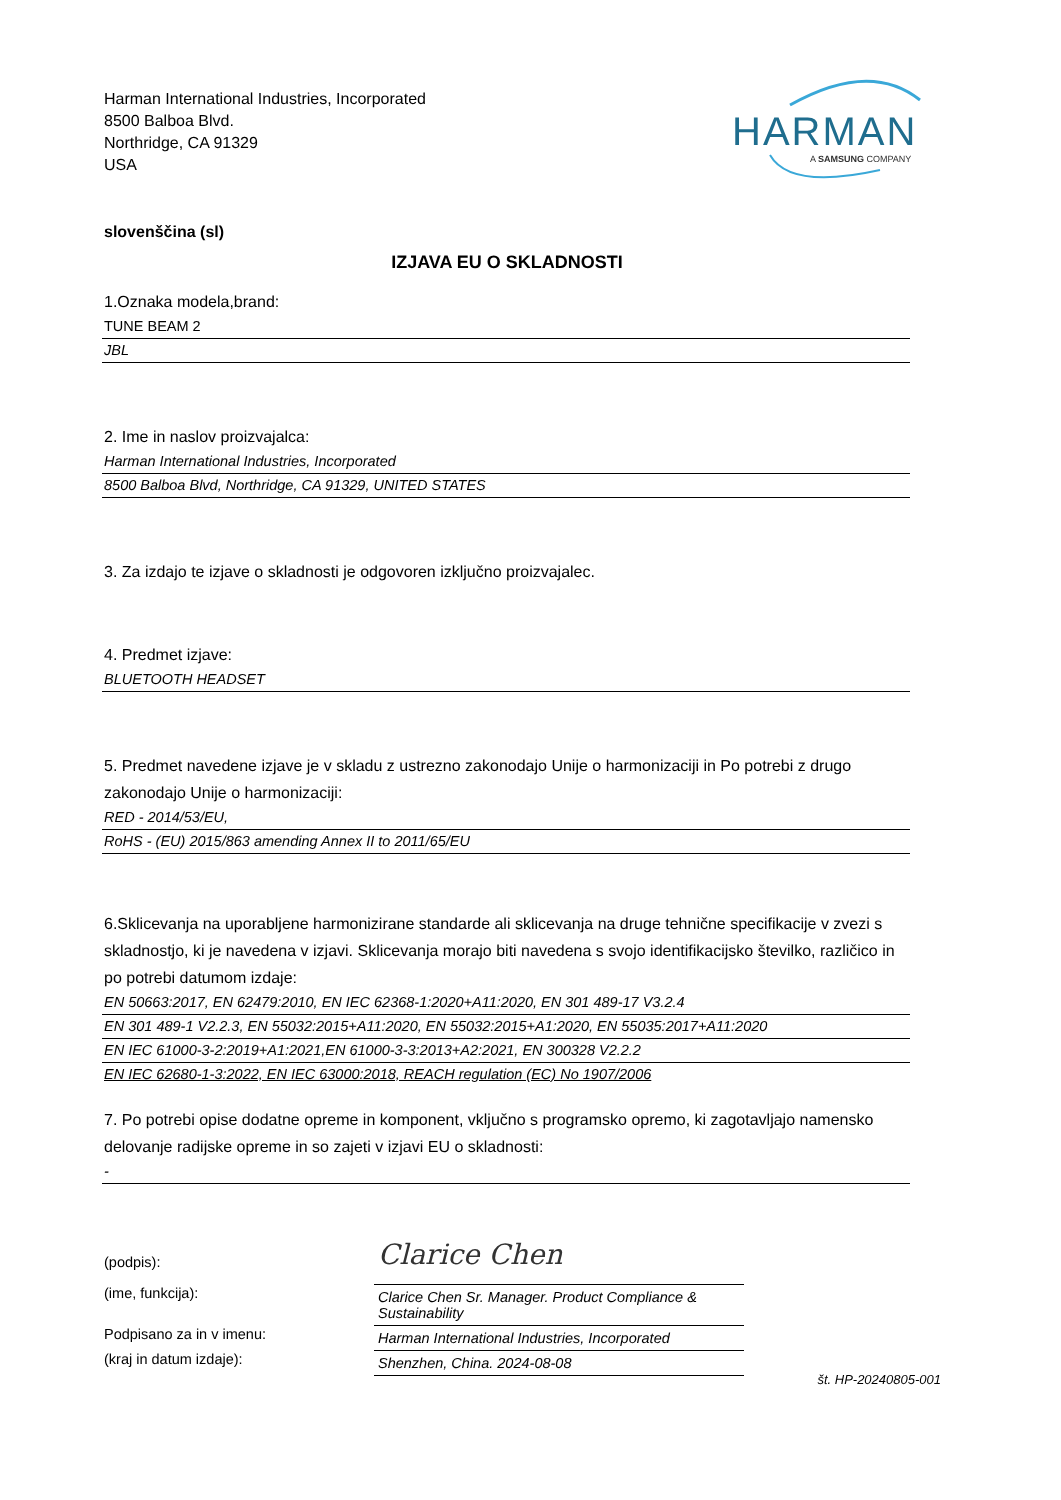Harman International Industries, Incorporated
8500 Balboa Blvd.
Northridge, CA 91329
USA
HARMAN
A SAMSUNG COMPANY
slovenščina (sl)
IZJAVA EU O SKLADNOSTI
1.Oznaka modela,brand:
TUNE BEAM 2
JBL
2. Ime in naslov proizvajalca:
Harman International Industries, Incorporated
8500 Balboa Blvd, Northridge, CA 91329, UNITED STATES
3. Za izdajo te izjave o skladnosti je odgovoren izključno proizvajalec.
4. Predmet izjave:
BLUETOOTH HEADSET
5. Predmet navedene izjave je v skladu z ustrezno zakonodajo Unije o harmonizaciji in Po potrebi z drugo zakonodajo Unije o harmonizaciji:
RED - 2014/53/EU,
RoHS - (EU) 2015/863 amending Annex II to 2011/65/EU
6.Sklicevanja na uporabljene harmonizirane standarde ali sklicevanja na druge tehnične specifikacije v zvezi s skladnostjo, ki je navedena v izjavi. Sklicevanja morajo biti navedena s svojo identifikacijsko številko, različico in po potrebi datumom izdaje:
EN 50663:2017, EN 62479:2010, EN IEC 62368-1:2020+A11:2020, EN 301 489-17 V3.2.4
EN 301 489-1 V2.2.3, EN 55032:2015+A11:2020, EN 55032:2015+A1:2020, EN 55035:2017+A11:2020
EN IEC 61000-3-2:2019+A1:2021,EN 61000-3-3:2013+A2:2021, EN 300328 V2.2.2
EN IEC 62680-1-3:2022, EN IEC 63000:2018, REACH regulation (EC) No 1907/2006
7. Po potrebi opise dodatne opreme in komponent, vključno s programsko opremo, ki zagotavljajo namensko delovanje radijske opreme in so zajeti v izjavi EU o skladnosti:
-
(podpis):
Clarice Chen
(ime, funkcija):
Clarice Chen Sr. Manager. Product Compliance & Sustainability
Podpisano za in v imenu:
Harman International Industries, Incorporated
(kraj in datum izdaje):
Shenzhen, China. 2024-08-08
št. HP-20240805-001